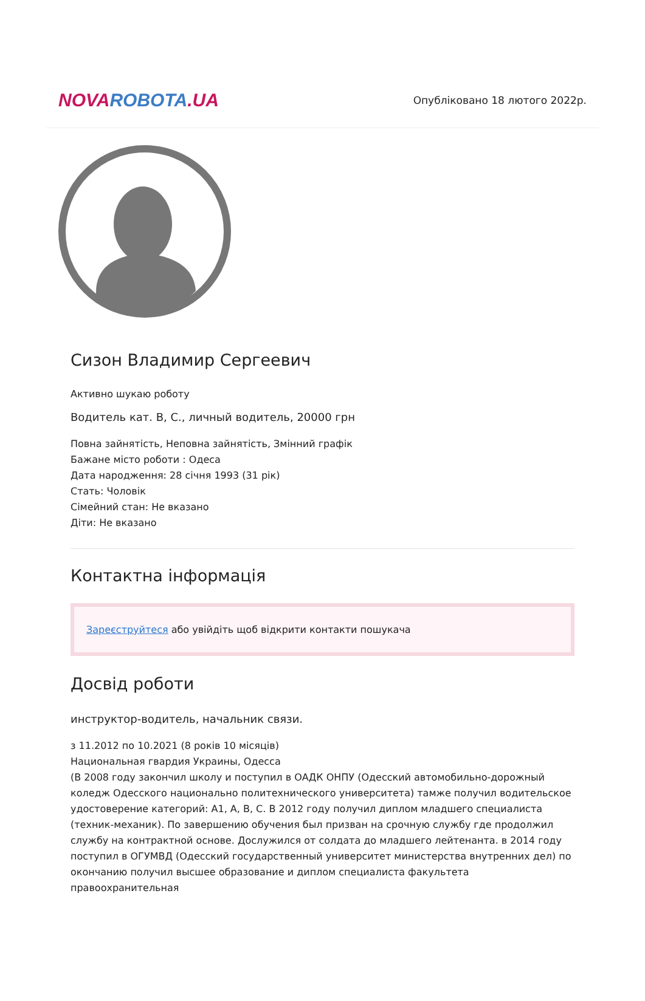NOVA ROBOTA.UA
Опубліковано 18 лютого 2022р.
Сизон Владимир Сергеевич
Активно шукаю роботу
Водитель кат. В, С., личный водитель, 20000 грн
Повна зайнятість, Неповна зайнятість, Змінний графік
Бажане місто роботи : Одеса
Дата народження: 28 січня 1993 (31 рік)
Стать: Чоловік
Сімейний стан: Не вказано
Діти: Не вказано
Контактна інформація
Зареєструйтеся або увійдіть щоб відкрити контакти пошукача
Досвід роботи
инструктор-водитель, начальник связи.
з 11.2012 по 10.2021 (8 років 10 місяців)
Национальная гвардия Украины, Одесса
(В 2008 году закончил школу и поступил в ОАДК ОНПУ (Одесский автомобильно-дорожный коледж Одесского национально политехнического университета) тамже получил водительское удостоверение категорий: А1, А, В, С. В 2012 году получил диплом младшего специалиста (техник-механик). По завершению обучения был призван на срочную службу где продолжил службу на контрактной основе. Дослужился от солдата до младшего лейтенанта. в 2014 году поступил в ОГУМВД (Одесский государственный университет министерства внутренних дел) по окончанию получил высшее образование и диплом специалиста факультета правоохранительная